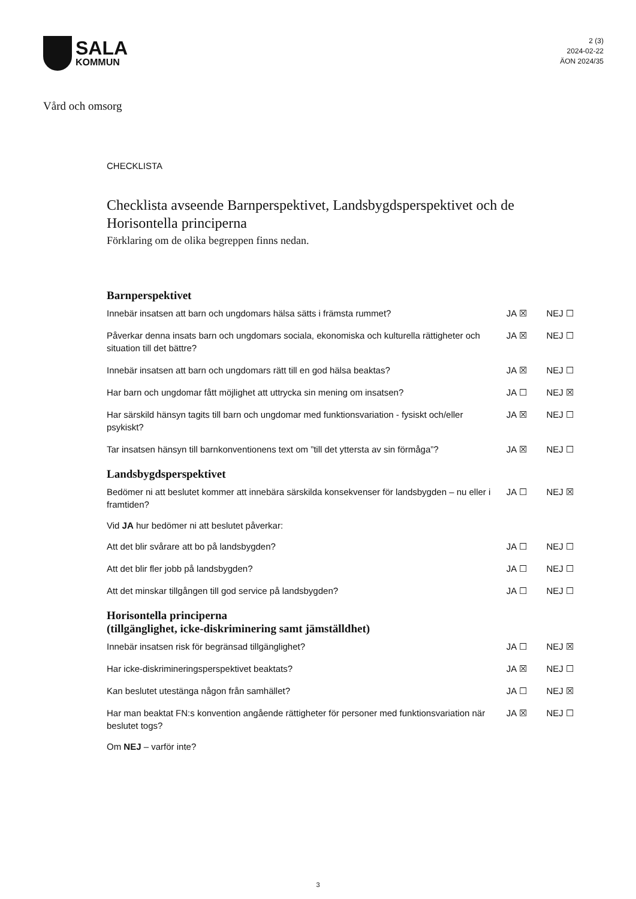SALA
KOMMUN
2 (3)
2024-02-22
ÄON 2024/35
Vård och omsorg
CHECKLISTA
Checklista avseende Barnperspektivet, Landsbygdsperspektivet och de Horisontella principerna
Förklaring om de olika begreppen finns nedan.
Barnperspektivet
Innebär insatsen att barn och ungdomars hälsa sätts i främsta rummet? JA ☒ NEJ ☐
Påverkar denna insats barn och ungdomars sociala, ekonomiska och kulturella rättigheter och situation till det bättre?
JA ☒ NEJ ☐
Innebär insatsen att barn och ungdomars rätt till en god hälsa beaktas? JA ☒ NEJ ☐
Har barn och ungdomar fått möjlighet att uttrycka sin mening om insatsen? JA ☐ NEJ ☒
Har särskild hänsyn tagits till barn och ungdomar med funktionsvariation - fysiskt och/eller psykiskt?
JA ☒ NEJ ☐
Tar insatsen hänsyn till barnkonventionens text om ”till det yttersta av sin förmåga”?
JA ☒ NEJ ☐
Landsbygdsperspektivet
Bedömer ni att beslutet kommer att innebära särskilda konsekvenser för landsbygden – nu eller i framtiden?
JA ☐ NEJ ☒
Vid JA hur bedömer ni att beslutet påverkar:
Att det blir svårare att bo på landsbygden? JA ☐ NEJ ☐
Att det blir fler jobb på landsbygden? JA ☐ NEJ ☐
Att det minskar tillgången till god service på landsbygden? JA ☐ NEJ ☐
Horisontella principerna
(tillgänglighet, icke-diskriminering samt jämställdhet)
Innebär insatsen risk för begränsad tillgänglighet? JA ☐ NEJ ☒
Har icke-diskrimineringsperspektivet beaktats? JA ☒ NEJ ☐
Kan beslutet utestänga någon från samhället? JA ☐ NEJ ☒
Har man beaktat FN:s konvention angående rättigheter för personer med funktionsvariation när beslutet togs?
JA ☒ NEJ ☐
Om NEJ – varför inte?
3